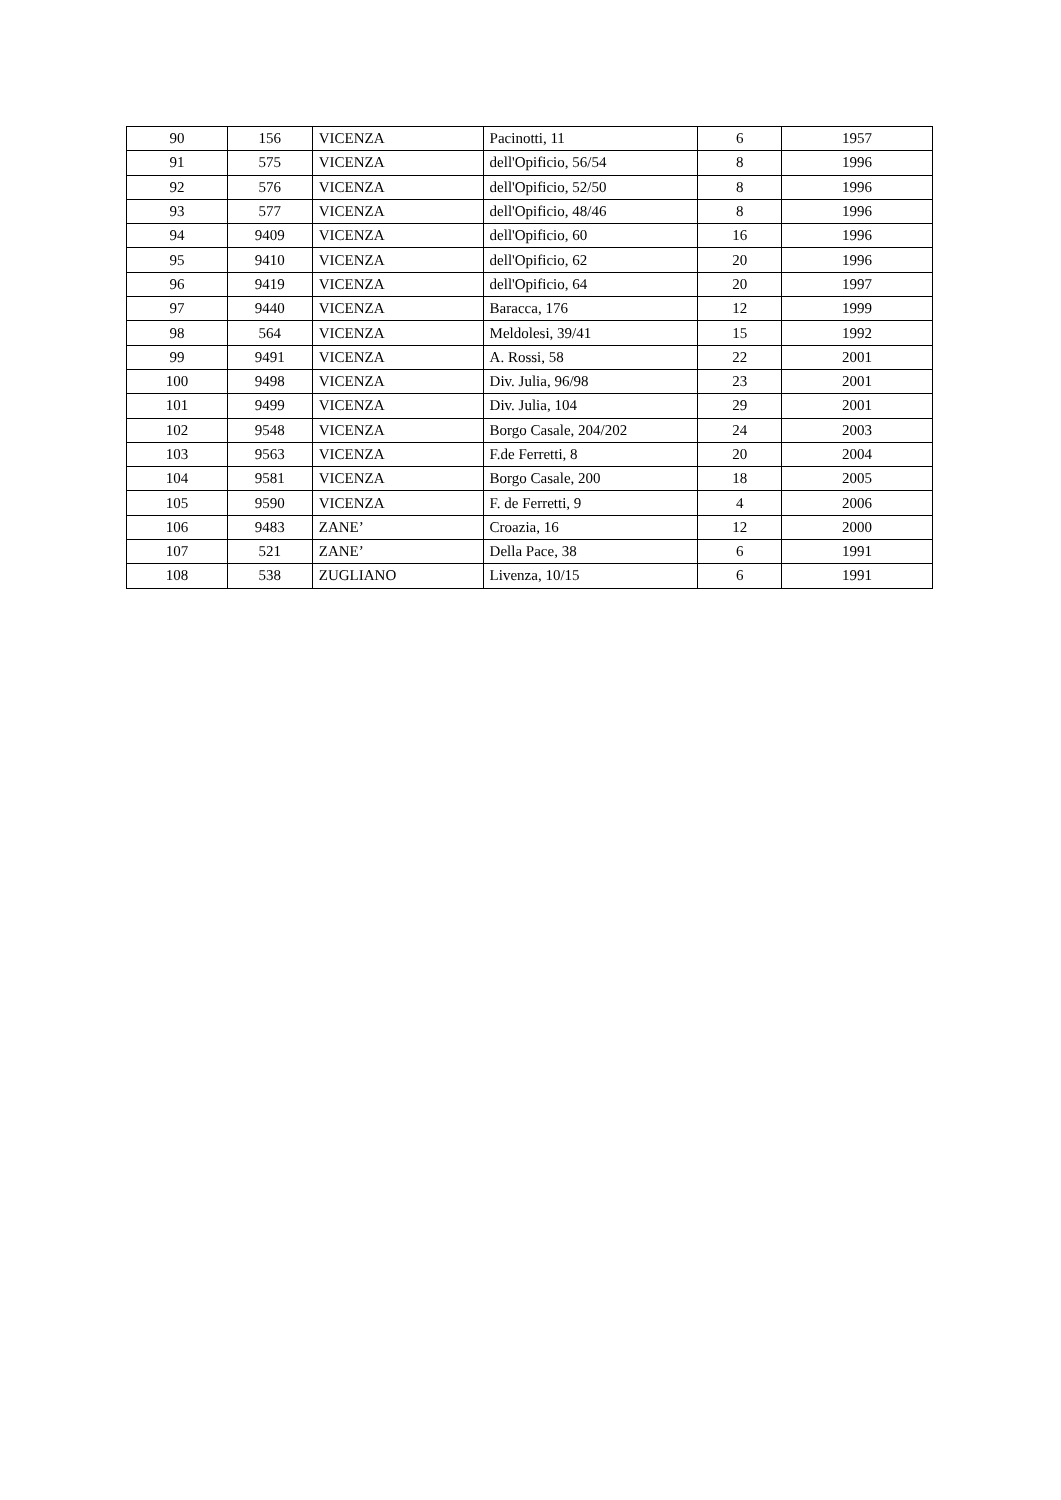| 90 | 156 | VICENZA | Pacinotti, 11 | 6 | 1957 |
| 91 | 575 | VICENZA | dell'Opificio, 56/54 | 8 | 1996 |
| 92 | 576 | VICENZA | dell'Opificio, 52/50 | 8 | 1996 |
| 93 | 577 | VICENZA | dell'Opificio, 48/46 | 8 | 1996 |
| 94 | 9409 | VICENZA | dell'Opificio, 60 | 16 | 1996 |
| 95 | 9410 | VICENZA | dell'Opificio, 62 | 20 | 1996 |
| 96 | 9419 | VICENZA | dell'Opificio, 64 | 20 | 1997 |
| 97 | 9440 | VICENZA | Baracca, 176 | 12 | 1999 |
| 98 | 564 | VICENZA | Meldolesi, 39/41 | 15 | 1992 |
| 99 | 9491 | VICENZA | A. Rossi, 58 | 22 | 2001 |
| 100 | 9498 | VICENZA | Div. Julia, 96/98 | 23 | 2001 |
| 101 | 9499 | VICENZA | Div. Julia, 104 | 29 | 2001 |
| 102 | 9548 | VICENZA | Borgo Casale, 204/202 | 24 | 2003 |
| 103 | 9563 | VICENZA | F.de Ferretti, 8 | 20 | 2004 |
| 104 | 9581 | VICENZA | Borgo Casale, 200 | 18 | 2005 |
| 105 | 9590 | VICENZA | F. de Ferretti, 9 | 4 | 2006 |
| 106 | 9483 | ZANE’ | Croazia, 16 | 12 | 2000 |
| 107 | 521 | ZANE’ | Della Pace, 38 | 6 | 1991 |
| 108 | 538 | ZUGLIANO | Livenza, 10/15 | 6 | 1991 |